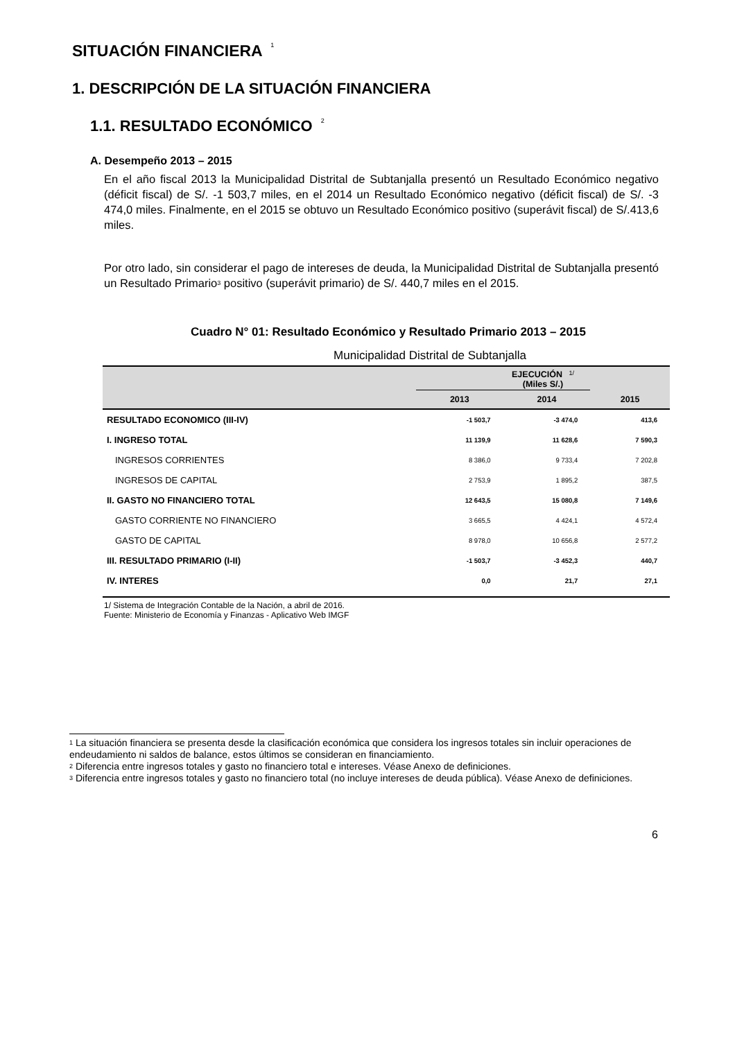SITUACIÓN FINANCIERA <sup>1</sup>
1. DESCRIPCIÓN DE LA SITUACIÓN FINANCIERA
1.1. RESULTADO ECONÓMICO <sup>2</sup>
A. Desempeño 2013 – 2015
En el año fiscal 2013 la Municipalidad Distrital de Subtanjalla presentó un Resultado Económico negativo (déficit fiscal) de S/. -1 503,7 miles, en el 2014 un Resultado Económico negativo (déficit fiscal) de S/. -3 474,0 miles. Finalmente, en el 2015 se obtuvo un Resultado Económico positivo (superávit fiscal) de S/.413,6 miles.
Por otro lado, sin considerar el pago de intereses de deuda, la Municipalidad Distrital de Subtanjalla presentó un Resultado Primario<sup>3</sup> positivo (superávit primario) de S/. 440,7 miles en el 2015.
Cuadro N° 01: Resultado Económico y Resultado Primario 2013 – 2015
Municipalidad Distrital de Subtanjalla
| | EJECUCIÓN <sup>1/</sup> (Miles S/.) | | |
| --- | --- | --- | --- |
| | 2013 | 2014 | 2015 |
| RESULTADO ECONOMICO (III-IV) | -1 503,7 | -3 474,0 | 413,6 |
| I. INGRESO TOTAL | 11 139,9 | 11 628,6 | 7 590,3 |
| INGRESOS CORRIENTES | 8 386,0 | 9 733,4 | 7 202,8 |
| INGRESOS DE CAPITAL | 2 753,9 | 1 895,2 | 387,5 |
| II. GASTO NO FINANCIERO TOTAL | 12 643,5 | 15 080,8 | 7 149,6 |
| GASTO CORRIENTE NO FINANCIERO | 3 665,5 | 4 424,1 | 4 572,4 |
| GASTO DE CAPITAL | 8 978,0 | 10 656,8 | 2 577,2 |
| III. RESULTADO PRIMARIO (I-II) | -1 503,7 | -3 452,3 | 440,7 |
| IV. INTERES | 0,0 | 21,7 | 27,1 |
1/ Sistema de Integración Contable de la Nación, a abril de 2016.
Fuente: Ministerio de Economía y Finanzas - Aplicativo Web IMGF
<sup>1</sup> La situación financiera se presenta desde la clasificación económica que considera los ingresos totales sin incluir operaciones de endeudamiento ni saldos de balance, estos últimos se consideran en financiamiento.
<sup>2</sup> Diferencia entre ingresos totales y gasto no financiero total e intereses. Véase Anexo de definiciones.
<sup>3</sup> Diferencia entre ingresos totales y gasto no financiero total (no incluye intereses de deuda pública). Véase Anexo de definiciones.
6